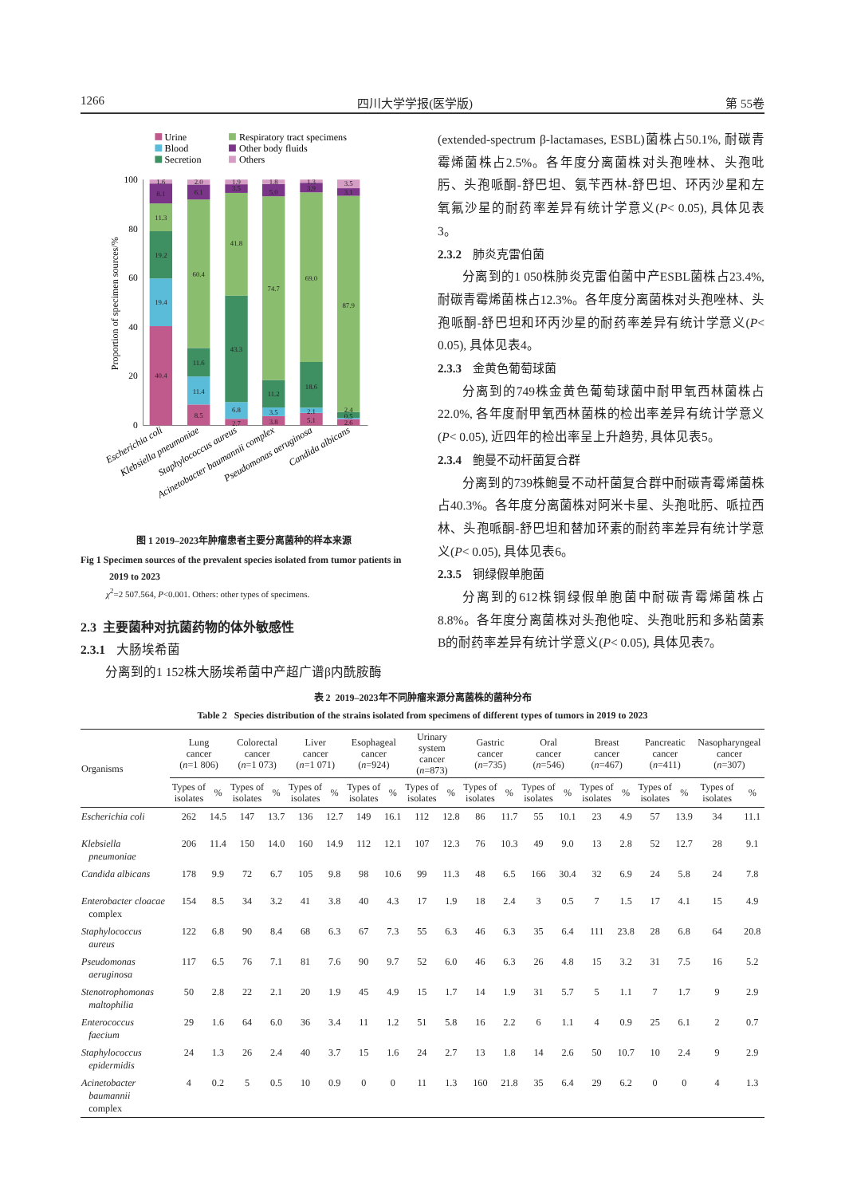1266 四川大学学报(医学版) 第 55卷
Urine
Blood
Secretion
Respiratory tract specimens
Other body fluids
Others
100
80
60
40
20
0
Proportion of specimen sources/%
40.4
19.4
19.2
11.3
8.1
1.6
8.5
11.4
11.6
60.4
6.1
2.0
2.7
6.8
43.3
41.8
3.5
1.9
3.8
3.5
11.2
74.7
5.0
1.8
5.1
2.1
18.6
69.0
3.9
1.3
2.6
0.5
2.4
87.9
3.1
3.5
Escherichia coli
Klebsiella pneumoniae
Staphylococcus aureus
Acinetobacter baumannii complex
Pseudomonas aeruginosa
Candida albicans
图 1 2019–2023年肿瘤患者主要分离菌种的样本来源
Fig 1 Specimen sources of the prevalent species isolated from tumor patients in 2019 to 2023
χ<sup>2</sup>=2 507.564, P<0.001. Others: other types of specimens.
2.3 主要菌种对抗菌药物的体外敏感性
2.3.1 大肠埃希菌
分离到的1 152株大肠埃希菌中产超广谱β内酰胺酶
(extended-spectrum β-lactamases, ESBL)菌株占50.1%, 耐碳青霉烯菌株占2.5%。各年度分离菌株对头孢唑林、头孢吡肟、头孢哌酮-舒巴坦、氨苄西林-舒巴坦、环丙沙星和左氧氟沙星的耐药率差异有统计学意义(P< 0.05), 具体见表3。
2.3.2 肺炎克雷伯菌
分离到的1 050株肺炎克雷伯菌中产ESBL菌株占23.4%, 耐碳青霉烯菌株占12.3%。各年度分离菌株对头孢唑林、头孢哌酮-舒巴坦和环丙沙星的耐药率差异有统计学意义(P< 0.05), 具体见表4。
2.3.3 金黄色葡萄球菌
分离到的749株金黄色葡萄球菌中耐甲氧西林菌株占22.0%, 各年度耐甲氧西林菌株的检出率差异有统计学意义(P< 0.05), 近四年的检出率呈上升趋势, 具体见表5。
2.3.4 鲍曼不动杆菌复合群
分离到的739株鲍曼不动杆菌复合群中耐碳青霉烯菌株占40.3%。各年度分离菌株对阿米卡星、头孢吡肟、哌拉西林、头孢哌酮-舒巴坦和替加环素的耐药率差异有统计学意义(P< 0.05), 具体见表6。
2.3.5 铜绿假单胞菌
分离到的612株铜绿假单胞菌中耐碳青霉烯菌株占8.8%。各年度分离菌株对头孢他啶、头孢吡肟和多粘菌素B的耐药率差异有统计学意义(P< 0.05), 具体见表7。
表 2 2019–2023年不同肿瘤来源分离菌株的菌种分布
Table 2 Species distribution of the strains isolated from specimens of different types of tumors in 2019 to 2023
| Organisms | Lung cancer ( n =1 806) | | Colorectal cancer ( n =1 073) | | Liver cancer ( n =1 071) | | Esophageal cancer ( n =924) | | Urinary system cancer ( n =873) | | Gastric cancer ( n =735) | | Oral cancer ( n =546) | | Breast cancer ( n =467) | | Pancreatic cancer ( n =411) | | Nasopharyngeal cancer ( n =307) | |
| --- | --- | --- | --- | --- | --- | --- | --- | --- | --- | --- | --- | --- | --- | --- | --- | --- | --- | --- | --- | --- |
| | Types of isolates | % | Types of isolates | % | Types of isolates | % | Types of isolates | % | Types of isolates | % | Types of isolates | % | Types of isolates | % | Types of isolates | % | Types of isolates | % | Types of isolates | % |
| Escherichia coli | 262 | 14.5 | 147 | 13.7 | 136 | 12.7 | 149 | 16.1 | 112 | 12.8 | 86 | 11.7 | 55 | 10.1 | 23 | 4.9 | 57 | 13.9 | 34 | 11.1 |
| Klebsiella pneumoniae | 206 | 11.4 | 150 | 14.0 | 160 | 14.9 | 112 | 12.1 | 107 | 12.3 | 76 | 10.3 | 49 | 9.0 | 13 | 2.8 | 52 | 12.7 | 28 | 9.1 |
| Candida albicans | 178 | 9.9 | 72 | 6.7 | 105 | 9.8 | 98 | 10.6 | 99 | 11.3 | 48 | 6.5 | 166 | 30.4 | 32 | 6.9 | 24 | 5.8 | 24 | 7.8 |
| Enterobacter cloacae complex | 154 | 8.5 | 34 | 3.2 | 41 | 3.8 | 40 | 4.3 | 17 | 1.9 | 18 | 2.4 | 3 | 0.5 | 7 | 1.5 | 17 | 4.1 | 15 | 4.9 |
| Staphylococcus aureus | 122 | 6.8 | 90 | 8.4 | 68 | 6.3 | 67 | 7.3 | 55 | 6.3 | 46 | 6.3 | 35 | 6.4 | 111 | 23.8 | 28 | 6.8 | 64 | 20.8 |
| Pseudomonas aeruginosa | 117 | 6.5 | 76 | 7.1 | 81 | 7.6 | 90 | 9.7 | 52 | 6.0 | 46 | 6.3 | 26 | 4.8 | 15 | 3.2 | 31 | 7.5 | 16 | 5.2 |
| Stenotrophomonas maltophilia | 50 | 2.8 | 22 | 2.1 | 20 | 1.9 | 45 | 4.9 | 15 | 1.7 | 14 | 1.9 | 31 | 5.7 | 5 | 1.1 | 7 | 1.7 | 9 | 2.9 |
| Enterococcus faecium | 29 | 1.6 | 64 | 6.0 | 36 | 3.4 | 11 | 1.2 | 51 | 5.8 | 16 | 2.2 | 6 | 1.1 | 4 | 0.9 | 25 | 6.1 | 2 | 0.7 |
| Staphylococcus epidermidis | 24 | 1.3 | 26 | 2.4 | 40 | 3.7 | 15 | 1.6 | 24 | 2.7 | 13 | 1.8 | 14 | 2.6 | 50 | 10.7 | 10 | 2.4 | 9 | 2.9 |
| Acinetobacter baumannii complex | 4 | 0.2 | 5 | 0.5 | 10 | 0.9 | 0 | 0 | 11 | 1.3 | 160 | 21.8 | 35 | 6.4 | 29 | 6.2 | 0 | 0 | 4 | 1.3 |